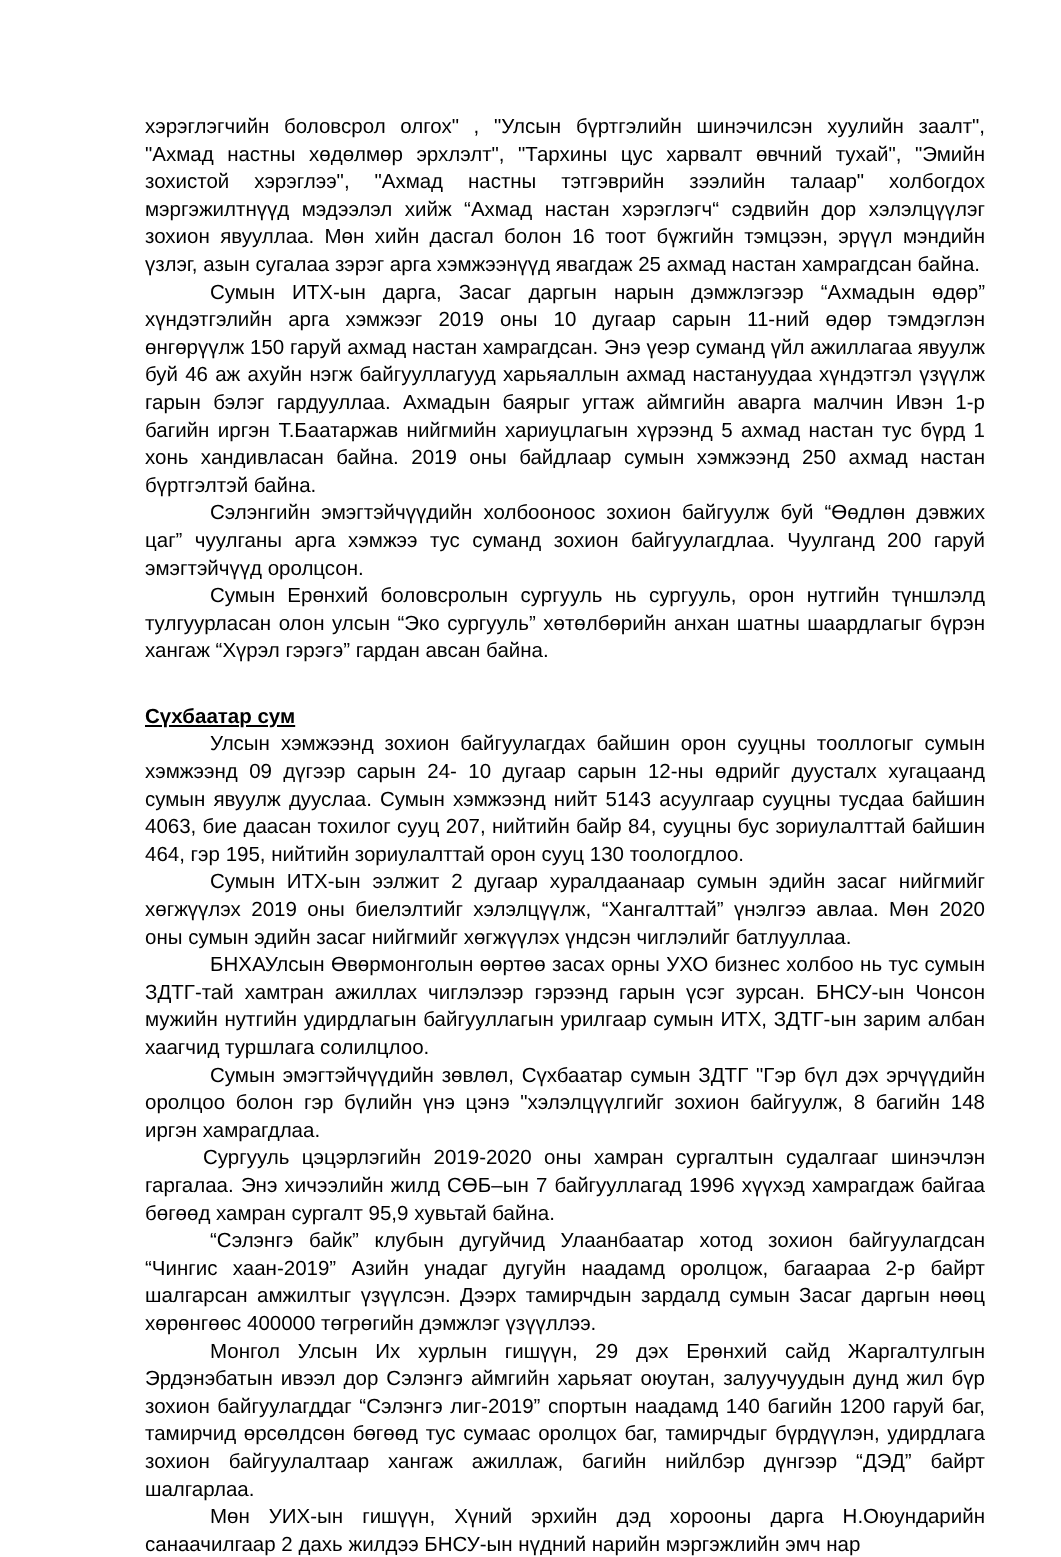хэрэглэгчийн боловсрол олгох" , "Улсын бүртгэлийн шинэчилсэн хуулийн заалт", "Ахмад настны хөдөлмөр эрхлэлт", "Тархины цус харвалт өвчний тухай", "Эмийн зохистой хэрэглээ", "Ахмад настны тэтгэврийн зээлийн талаар" холбогдох мэргэжилтнүүд мэдээлэл хийж “Ахмад настан хэрэглэгч“ сэдвийн дор хэлэлцүүлэг зохион явууллаа. Мөн хийн дасгал болон 16 тоот бүжгийн тэмцээн, эрүүл мэндийн үзлэг, азын сугалаа зэрэг арга хэмжээнүүд явагдаж 25 ахмад настан хамрагдсан байна.
Сумын ИТХ-ын дарга, Засаг даргын нарын дэмжлэгээр “Ахмадын өдөр” хүндэтгэлийн арга хэмжээг 2019 оны 10 дугаар сарын 11-ний өдөр тэмдэглэн өнгөрүүлж 150 гаруй ахмад настан хамрагдсан. Энэ үеэр суманд үйл ажиллагаа явуулж буй 46 аж ахуйн нэгж байгууллагууд харьяаллын ахмад настануудаа хүндэтгэл үзүүлж гарын бэлэг гардууллаа. Ахмадын баярыг угтаж аймгийн аварга малчин Ивэн 1-р багийн иргэн Т.Баатаржав нийгмийн хариуцлагын хүрээнд 5 ахмад настан тус бүрд 1 хонь хандивласан байна. 2019 оны байдлаар сумын хэмжээнд 250 ахмад настан бүртгэлтэй байна.
Сэлэнгийн эмэгтэйчүүдийн холбооноос зохион байгуулж буй “Өөдлөн дэвжих цаг” чуулганы арга хэмжээ тус суманд зохион байгуулагдлаа. Чуулганд 200 гаруй эмэгтэйчүүд оролцсон.
Сумын Ерөнхий боловсролын сургууль нь сургууль, орон нутгийн түншлэлд тулгуурласан олон улсын “Эко сургууль” хөтөлбөрийн анхан шатны шаардлагыг бүрэн хангаж “Хүрэл гэрэгэ” гардан авсан байна.
Сүхбаатар сум
Улсын хэмжээнд зохион байгуулагдах байшин орон сууцны тооллогыг сумын хэмжээнд 09 дүгээр сарын 24- 10 дугаар сарын 12-ны өдрийг дуусталх хугацаанд сумын явуулж дууслаа. Сумын хэмжээнд нийт 5143 асуулгаар сууцны тусдаа байшин 4063, бие даасан тохилог сууц 207, нийтийн байр 84, сууцны бус зориулалттай байшин 464, гэр 195, нийтийн зориулалттай орон сууц 130 тоологдлоо.
Сумын ИТХ-ын ээлжит 2 дугаар хуралдаанаар сумын эдийн засаг нийгмийг хөгжүүлэх 2019 оны биелэлтийг хэлэлцүүлж, “Хангалттай” үнэлгээ авлаа. Мөн 2020 оны сумын эдийн засаг нийгмийг хөгжүүлэх үндсэн чиглэлийг батлууллаа.
БНХАУлсын Өвөрмонголын өөртөө засах орны УХО бизнес холбоо нь тус сумын ЗДТГ-тай хамтран ажиллах чиглэлээр гэрээнд гарын үсэг зурсан. БНСУ-ын Чонсон мужийн нутгийн удирдлагын байгууллагын урилгаар сумын ИТХ, ЗДТГ-ын зарим албан хаагчид туршлага солилцлоо.
Сумын эмэгтэйчүүдийн зөвлөл, Сүхбаатар сумын ЗДТГ "Гэр бүл дэх эрчүүдийн оролцоо болон гэр бүлийн үнэ цэнэ "хэлэлцүүлгийг зохион байгуулж, 8 багийн 148 иргэн хамрагдлаа.
Сургууль цэцэрлэгийн 2019-2020 оны хамран сургалтын судалгааг шинэчлэн гаргалаа. Энэ хичээлийн жилд СӨБ–ын 7 байгууллагад 1996 хүүхэд хамрагдаж байгаа бөгөөд хамран сургалт 95,9 хувьтай байна.
“Сэлэнгэ байк” клубын дугуйчид Улаанбаатар хотод зохион байгуулагдсан “Чингис хаан-2019” Азийн унадаг дугуйн наадамд оролцож, багаараа 2-р байрт шалгарсан амжилтыг үзүүлсэн. Дээрх тамирчдын зардалд сумын Засаг даргын нөөц хөрөнгөөс 400000 төгрөгийн дэмжлэг үзүүллээ.
Монгол Улсын Их хурлын гишүүн, 29 дэх Ерөнхий сайд Жаргалтулгын Эрдэнэбатын ивээл дор Сэлэнгэ аймгийн харьяат оюутан, залуучуудын дунд жил бүр зохион байгуулагддаг “Сэлэнгэ лиг-2019” спортын наадамд 140 багийн 1200 гаруй баг, тамирчид өрсөлдсөн бөгөөд тус сумаас оролцох баг, тамирчдыг бүрдүүлэн, удирдлага зохион байгуулалтаар хангаж ажиллаж, багийн нийлбэр дүнгээр “ДЭД” байрт шалгарлаа.
Мөн УИХ-ын гишүүн, Хүний эрхийн дэд хорооны дарга Н.Оюундарийн санаачилгаар 2 дахь жилдээ БНСУ-ын нүдний нарийн мэргэжлийн эмч нар